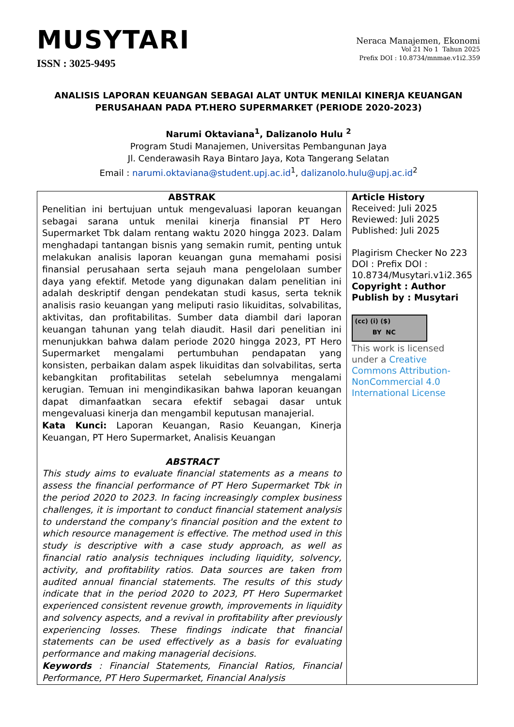MUSYTARI
ISSN : 3025-9495
Neraca Manajemen, Ekonomi
Vol 21 No 1 Tahun 2025
Prefix DOI : 10.8734/mnmae.v1i2.359
ANALISIS LAPORAN KEUANGAN SEBAGAI ALAT UNTUK MENILAI KINERJA KEUANGAN PERUSAHAAN PADA PT.HERO SUPERMARKET (PERIODE 2020-2023)
Narumi Oktaviana<sup>1</sup>, Dalizanolo Hulu <sup>2</sup>
Program Studi Manajemen, Universitas Pembangunan Jaya
Jl. Cenderawasih Raya Bintaro Jaya, Kota Tangerang Selatan
Email : narumi.oktaviana@student.upj.ac.id<sup>1</sup>, dalizanolo.hulu@upj.ac.id<sup>2</sup>
| ABSTRAK Penelitian ini bertujuan untuk mengevaluasi laporan keuangan sebagai sarana untuk menilai kinerja finansial PT Hero Supermarket Tbk dalam rentang waktu 2020 hingga 2023. Dalam menghadapi tantangan bisnis yang semakin rumit, penting untuk melakukan analisis laporan keuangan guna memahami posisi finansial perusahaan serta sejauh mana pengelolaan sumber daya yang efektif. Metode yang digunakan dalam penelitian ini adalah deskriptif dengan pendekatan studi kasus, serta teknik analisis rasio keuangan yang meliputi rasio likuiditas, solvabilitas, aktivitas, dan profitabilitas. Sumber data diambil dari laporan keuangan tahunan yang telah diaudit. Hasil dari penelitian ini menunjukkan bahwa dalam periode 2020 hingga 2023, PT Hero Supermarket mengalami pertumbuhan pendapatan yang konsisten, perbaikan dalam aspek likuiditas dan solvabilitas, serta kebangkitan profitabilitas setelah sebelumnya mengalami kerugian. Temuan ini mengindikasikan bahwa laporan keuangan dapat dimanfaatkan secara efektif sebagai dasar untuk mengevaluasi kinerja dan mengambil keputusan manajerial. Kata Kunci: Laporan Keuangan, Rasio Keuangan, Kinerja Keuangan, PT Hero Supermarket, Analisis Keuangan ABSTRACT This study aims to evaluate financial statements as a means to assess the financial performance of PT Hero Supermarket Tbk in the period 2020 to 2023. In facing increasingly complex business challenges, it is important to conduct financial statement analysis to understand the company's financial position and the extent to which resource management is effective. The method used in this study is descriptive with a case study approach, as well as financial ratio analysis techniques including liquidity, solvency, activity, and profitability ratios. Data sources are taken from audited annual financial statements. The results of this study indicate that in the period 2020 to 2023, PT Hero Supermarket experienced consistent revenue growth, improvements in liquidity and solvency aspects, and a revival in profitability after previously experiencing losses. These findings indicate that financial statements can be used effectively as a basis for evaluating performance and making managerial decisions. Keywords : Financial Statements, Financial Ratios, Financial Performance, PT Hero Supermarket, Financial Analysis | Article History Received: Juli 2025 Reviewed: Juli 2025 Published: Juli 2025 Plagirism Checker No 223 DOI : Prefix DOI : 10.8734/Musytari.v1i2.365 Copyright : Author Publish by : Musytari (cc) (i) ($) BY NC This work is licensed under a Creative Commons Attribution-NonCommercial 4.0 International License |